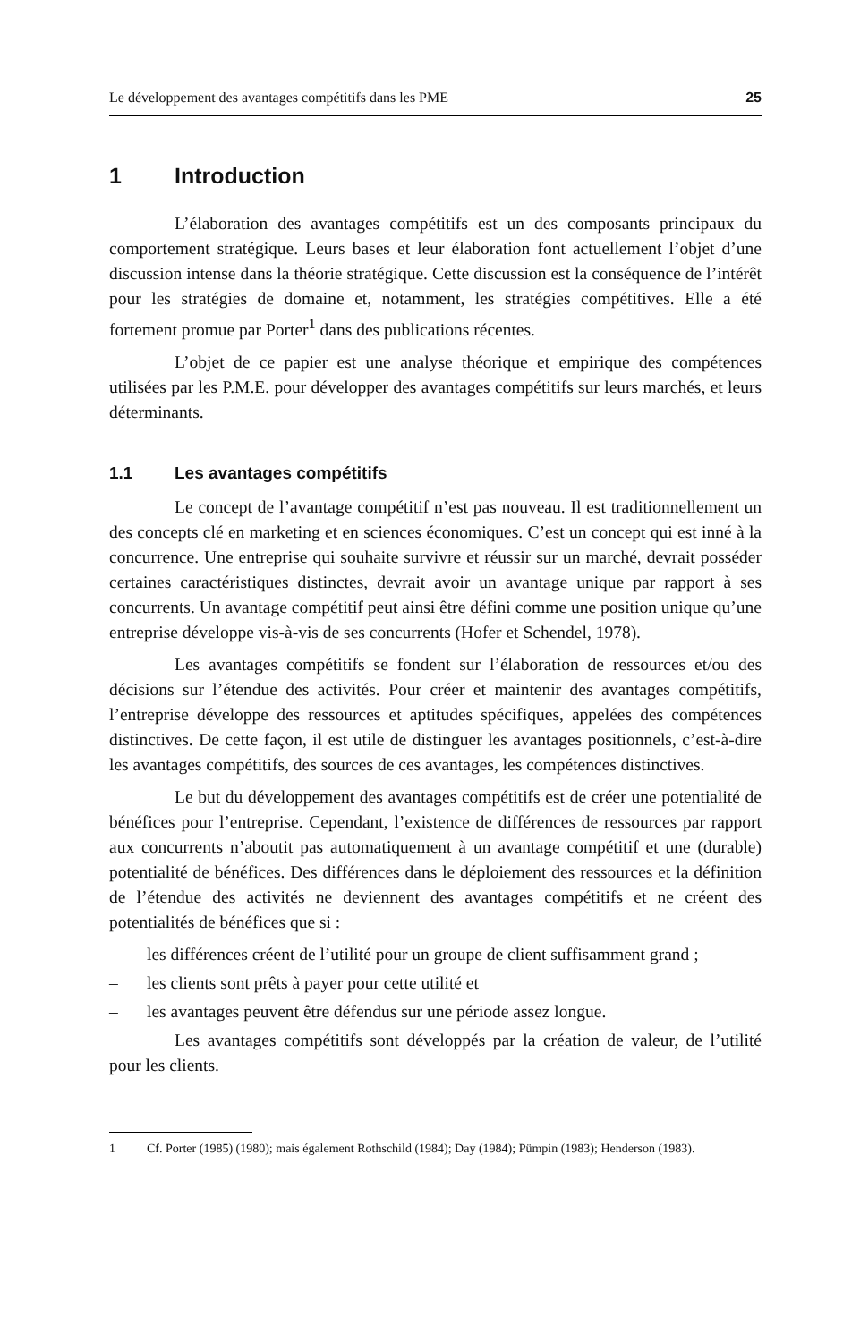Le développement des avantages compétitifs dans les PME 25
1 Introduction
L’élaboration des avantages compétitifs est un des composants principaux du comportement stratégique. Leurs bases et leur élaboration font actuellement l’objet d’une discussion intense dans la théorie stratégique. Cette discussion est la conséquence de l’intérêt pour les stratégies de domaine et, notamment, les stratégies compétitives. Elle a été fortement promue par Porter<sup>1</sup> dans des publications récentes.
L’objet de ce papier est une analyse théorique et empirique des compétences utilisées par les P.M.E. pour développer des avantages compétitifs sur leurs marchés, et leurs déterminants.
1.1 Les avantages compétitifs
Le concept de l’avantage compétitif n’est pas nouveau. Il est traditionnellement un des concepts clé en marketing et en sciences économiques. C’est un concept qui est inné à la concurrence. Une entreprise qui souhaite survivre et réussir sur un marché, devrait posséder certaines caractéristiques distinctes, devrait avoir un avantage unique par rapport à ses concurrents. Un avantage compétitif peut ainsi être défini comme une position unique qu’une entreprise développe vis-à-vis de ses concurrents (Hofer et Schendel, 1978).
Les avantages compétitifs se fondent sur l’élaboration de ressources et/ou des décisions sur l’étendue des activités. Pour créer et maintenir des avantages compétitifs, l’entreprise développe des ressources et aptitudes spécifiques, appelées des compétences distinctives. De cette façon, il est utile de distinguer les avantages positionnels, c’est-à-dire les avantages compétitifs, des sources de ces avantages, les compétences distinctives.
Le but du développement des avantages compétitifs est de créer une potentialité de bénéfices pour l’entreprise. Cependant, l’existence de différences de ressources par rapport aux concurrents n’aboutit pas automatiquement à un avantage compétitif et une (durable) potentialité de bénéfices. Des différences dans le déploiement des ressources et la définition de l’étendue des activités ne deviennent des avantages compétitifs et ne créent des potentialités de bénéfices que si :
– les différences créent de l’utilité pour un groupe de client suffisamment grand ;
– les clients sont prêts à payer pour cette utilité et
– les avantages peuvent être défendus sur une période assez longue.
Les avantages compétitifs sont développés par la création de valeur, de l’utilité pour les clients.
1 Cf. Porter (1985) (1980); mais également Rothschild (1984); Day (1984); Pümpin (1983); Henderson (1983).